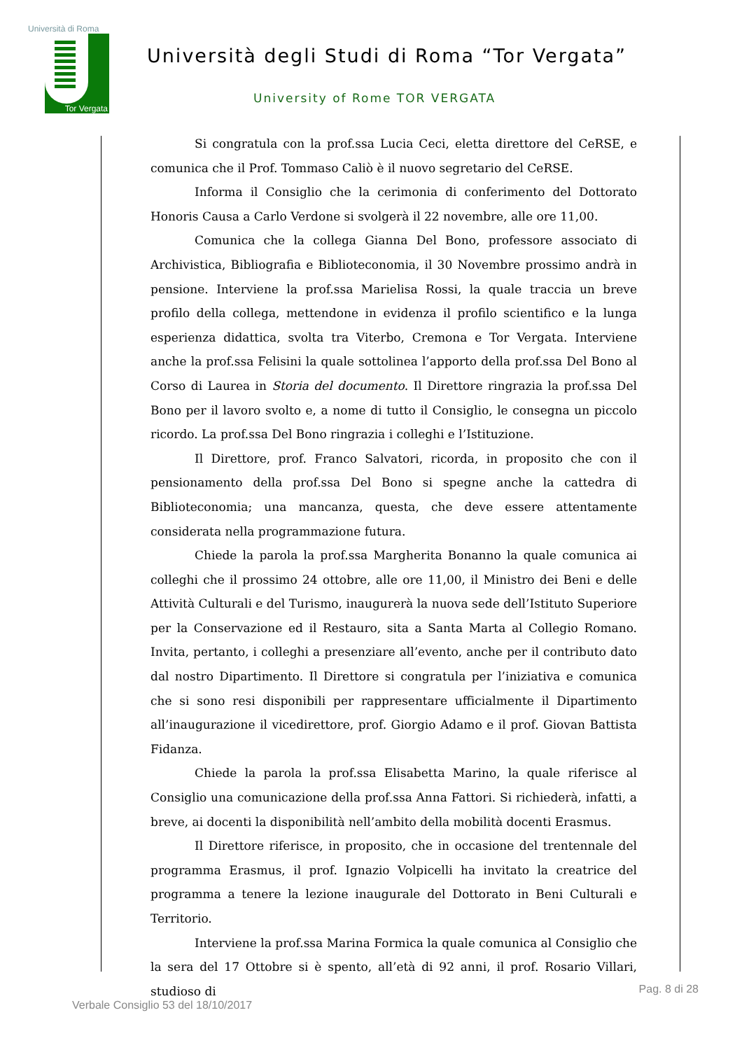Università di Roma
Tor Vergata
Università degli Studi di Roma “Tor Vergata”
University of Rome TOR VERGATA
Si congratula con la prof.ssa Lucia Ceci, eletta direttore del CeRSE, e comunica che il Prof. Tommaso Caliò è il nuovo segretario del CeRSE.
Informa il Consiglio che la cerimonia di conferimento del Dottorato Honoris Causa a Carlo Verdone si svolgerà il 22 novembre, alle ore 11,00.
Comunica che la collega Gianna Del Bono, professore associato di Archivistica, Bibliografia e Biblioteconomia, il 30 Novembre prossimo andrà in pensione. Interviene la prof.ssa Marielisa Rossi, la quale traccia un breve profilo della collega, mettendone in evidenza il profilo scientifico e la lunga esperienza didattica, svolta tra Viterbo, Cremona e Tor Vergata. Interviene anche la prof.ssa Felisini la quale sottolinea l’apporto della prof.ssa Del Bono al Corso di Laurea in Storia del documento. Il Direttore ringrazia la prof.ssa Del Bono per il lavoro svolto e, a nome di tutto il Consiglio, le consegna un piccolo ricordo. La prof.ssa Del Bono ringrazia i colleghi e l’Istituzione.
Il Direttore, prof. Franco Salvatori, ricorda, in proposito che con il pensionamento della prof.ssa Del Bono si spegne anche la cattedra di Biblioteconomia; una mancanza, questa, che deve essere attentamente considerata nella programmazione futura.
Chiede la parola la prof.ssa Margherita Bonanno la quale comunica ai colleghi che il prossimo 24 ottobre, alle ore 11,00, il Ministro dei Beni e delle Attività Culturali e del Turismo, inaugurerà la nuova sede dell’Istituto Superiore per la Conservazione ed il Restauro, sita a Santa Marta al Collegio Romano. Invita, pertanto, i colleghi a presenziare all’evento, anche per il contributo dato dal nostro Dipartimento. Il Direttore si congratula per l’iniziativa e comunica che si sono resi disponibili per rappresentare ufficialmente il Dipartimento all’inaugurazione il vicedirettore, prof. Giorgio Adamo e il prof. Giovan Battista Fidanza.
Chiede la parola la prof.ssa Elisabetta Marino, la quale riferisce al Consiglio una comunicazione della prof.ssa Anna Fattori. Si richiederà, infatti, a breve, ai docenti la disponibilità nell’ambito della mobilità docenti Erasmus.
Il Direttore riferisce, in proposito, che in occasione del trentennale del programma Erasmus, il prof. Ignazio Volpicelli ha invitato la creatrice del programma a tenere la lezione inaugurale del Dottorato in Beni Culturali e Territorio.
Interviene la prof.ssa Marina Formica la quale comunica al Consiglio che la sera del 17 Ottobre si è spento, all’età di 92 anni, il prof. Rosario Villari, studioso di
Pag. 8 di 28
Verbale Consiglio 53 del 18/10/2017